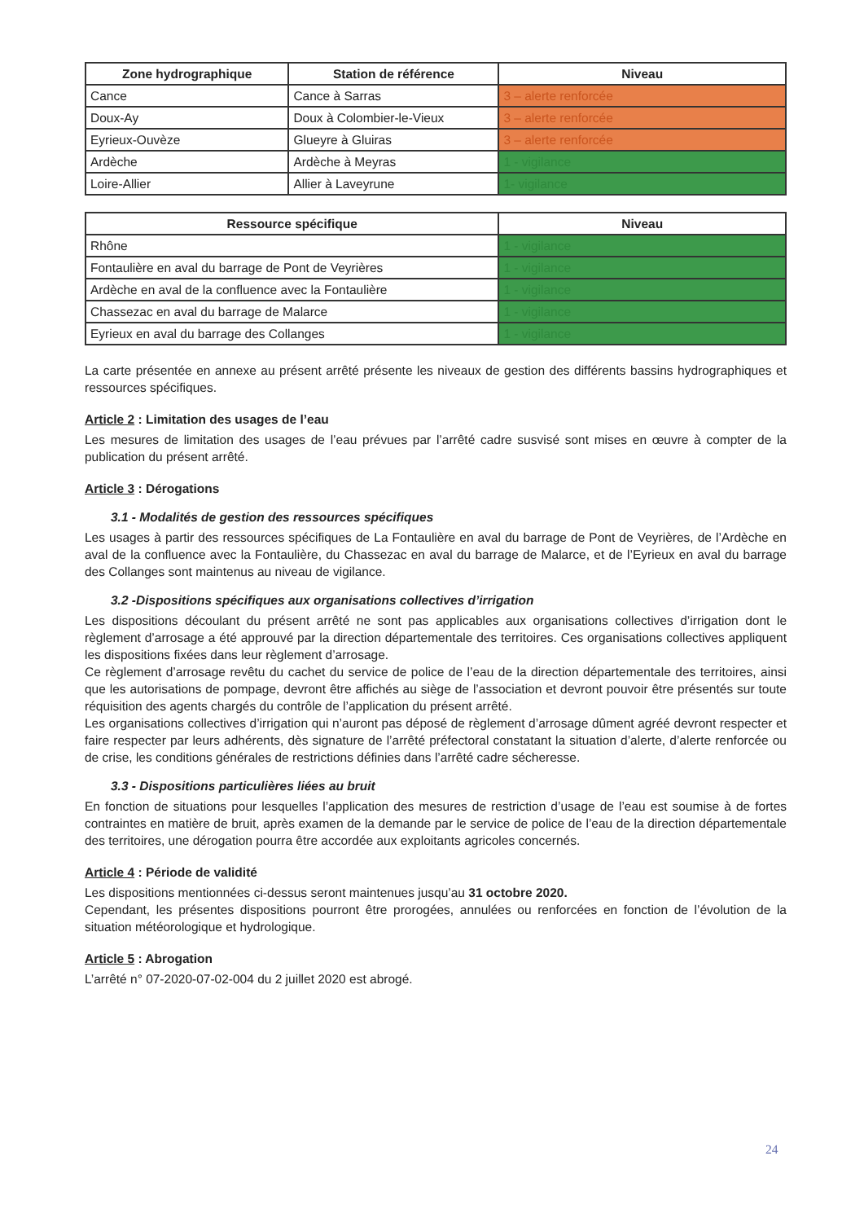| Zone hydrographique | Station de référence | Niveau |
| --- | --- | --- |
| Cance | Cance à Sarras | 3 – alerte renforcée |
| Doux-Ay | Doux à Colombier-le-Vieux | 3 – alerte renforcée |
| Eyrieux-Ouvèze | Glueyre à Gluiras | 3 – alerte renforcée |
| Ardèche | Ardèche à Meyras | 1 - vigilance |
| Loire-Allier | Allier à Laveyrune | 1- vigilance |
| Ressource spécifique | Niveau |
| --- | --- |
| Rhône | 1 - vigilance |
| Fontaulière en aval du barrage de Pont de Veyrières | 1 - vigilance |
| Ardèche en aval de la confluence avec la Fontaulière | 1 - vigilance |
| Chassezac en aval du barrage de Malarce | 1 - vigilance |
| Eyrieux en aval du barrage des Collanges | 1 - vigilance |
La carte présentée en annexe au présent arrêté présente les niveaux de gestion des différents bassins hydrographiques et ressources spécifiques.
Article 2 : Limitation des usages de l’eau
Les mesures de limitation des usages de l’eau prévues par l’arrêté cadre susvisé sont mises en œuvre à compter de la publication du présent arrêté.
Article 3 : Dérogations
3.1 - Modalités de gestion des ressources spécifiques
Les usages à partir des ressources spécifiques de La Fontaulière en aval du barrage de Pont de Veyrières, de l’Ardèche en aval de la confluence avec la Fontaulière, du Chassezac en aval du barrage de Malarce, et de l’Eyrieux en aval du barrage des Collanges sont maintenus au niveau de vigilance.
3.2 -Dispositions spécifiques aux organisations collectives d’irrigation
Les dispositions découlant du présent arrêté ne sont pas applicables aux organisations collectives d’irrigation dont le règlement d’arrosage a été approuvé par la direction départementale des territoires. Ces organisations collectives appliquent les dispositions fixées dans leur règlement d’arrosage.
Ce règlement d’arrosage revêtu du cachet du service de police de l’eau de la direction départementale des territoires, ainsi que les autorisations de pompage, devront être affichés au siège de l’association et devront pouvoir être présentés sur toute réquisition des agents chargés du contrôle de l’application du présent arrêté.
Les organisations collectives d’irrigation qui n’auront pas déposé de règlement d’arrosage dûment agréé devront respecter et faire respecter par leurs adhérents, dès signature de l’arrêté préfectoral constatant la situation d’alerte, d’alerte renforcée ou de crise, les conditions générales de restrictions définies dans l’arrêté cadre sécheresse.
3.3 - Dispositions particulières liées au bruit
En fonction de situations pour lesquelles l’application des mesures de restriction d’usage de l’eau est soumise à de fortes contraintes en matière de bruit, après examen de la demande par le service de police de l’eau de la direction départementale des territoires, une dérogation pourra être accordée aux exploitants agricoles concernés.
Article 4 : Période de validité
Les dispositions mentionnées ci-dessus seront maintenues jusqu’au 31 octobre 2020.
Cependant, les présentes dispositions pourront être prorogées, annulées ou renforcées en fonction de l’évolution de la situation météorologique et hydrologique.
Article 5 : Abrogation
L’arrêté n° 07-2020-07-02-004 du 2 juillet 2020 est abrogé.
24